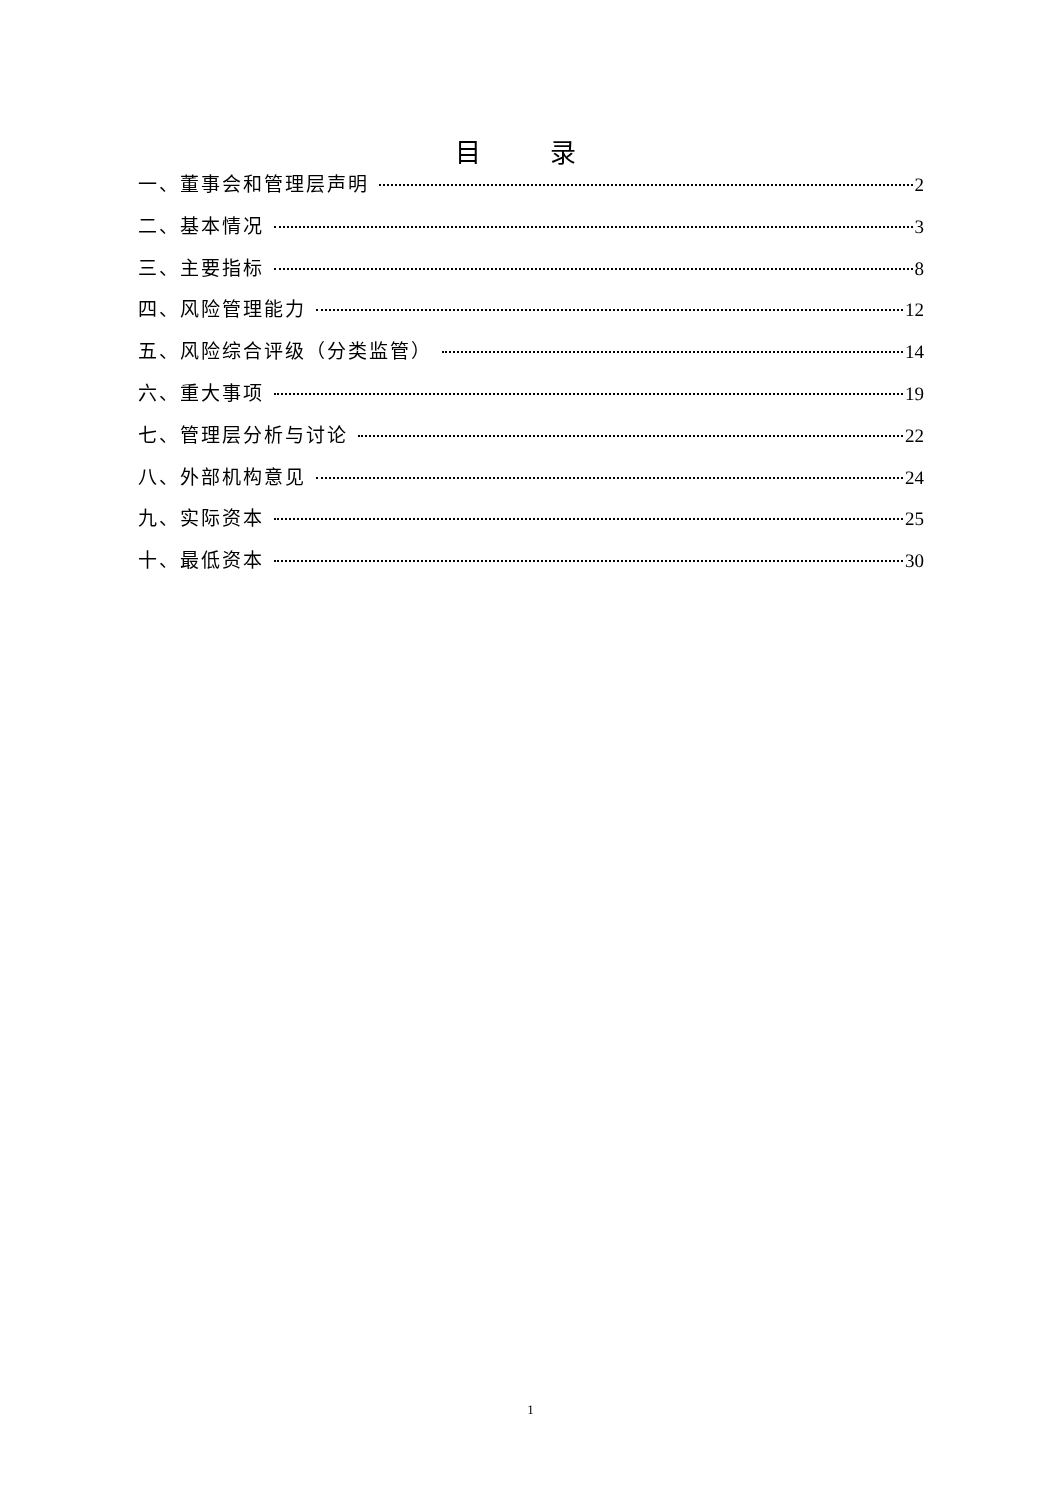目 录
一、董事会和管理层声明 2
二、基本情况 3
三、主要指标 8
四、风险管理能力 12
五、风险综合评级（分类监管） 14
六、重大事项 19
七、管理层分析与讨论 22
八、外部机构意见 24
九、实际资本 25
十、最低资本 30
1